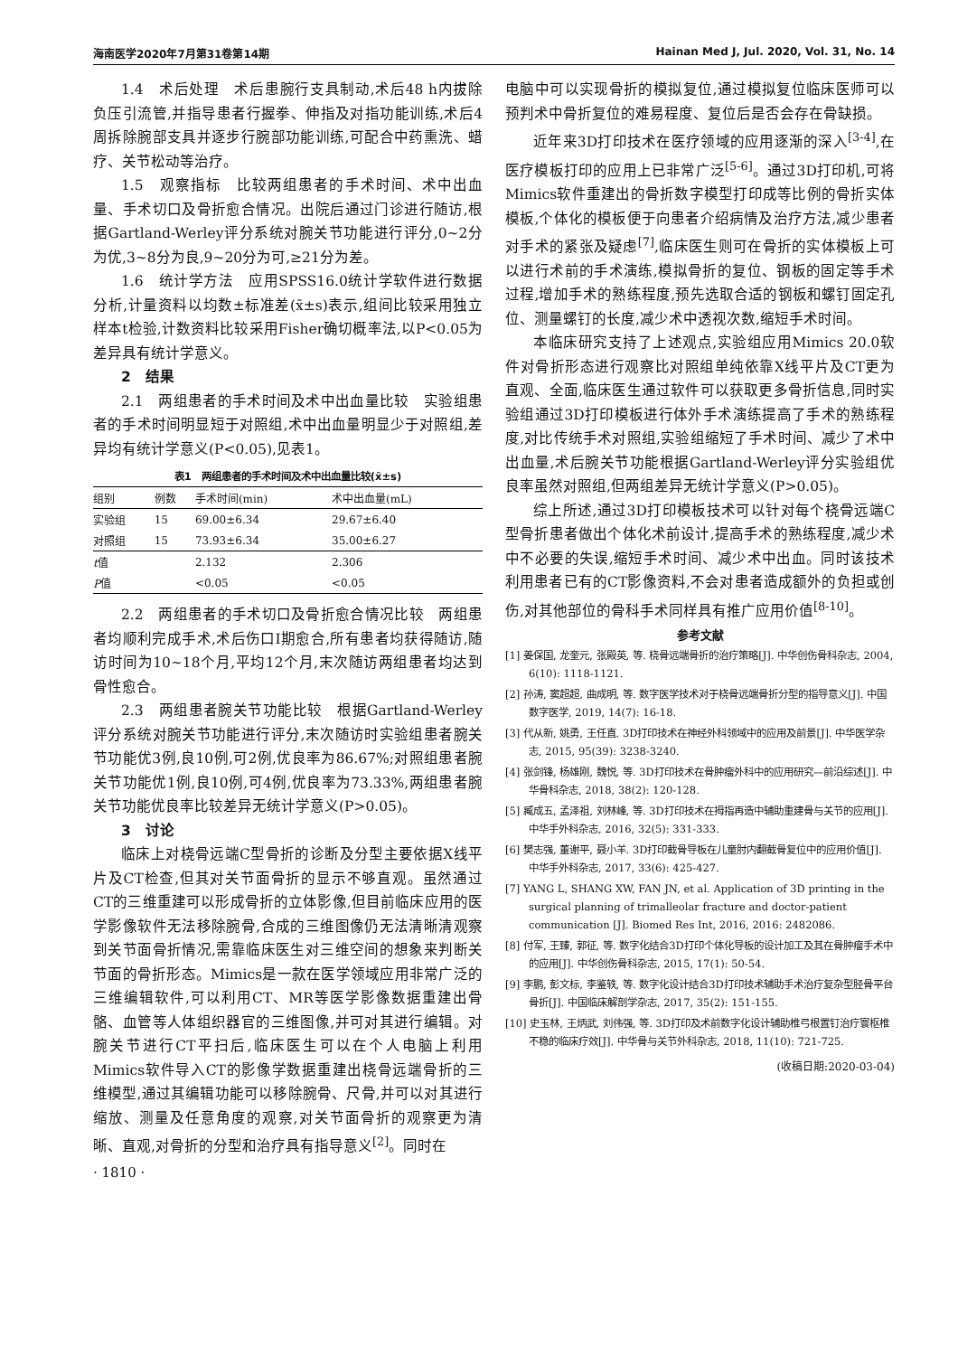海南医学2020年7月第31卷第14期 Hainan Med J, Jul. 2020, Vol. 31, No. 14
1.4　术后处理　术后患腕行支具制动,术后48 h内拔除负压引流管,并指导患者行握拳、伸指及对指功能训练,术后4周拆除腕部支具并逐步行腕部功能训练,可配合中药熏洗、蜡疗、关节松动等治疗。
1.5　观察指标　比较两组患者的手术时间、术中出血量、手术切口及骨折愈合情况。出院后通过门诊进行随访,根据Gartland-Werley评分系统对腕关节功能进行评分,0~2分为优,3~8分为良,9~20分为可,≥21分为差。
1.6　统计学方法　应用SPSS16.0统计学软件进行数据分析,计量资料以均数±标准差(x̄±s)表示,组间比较采用独立样本t检验,计数资料比较采用Fisher确切概率法,以P<0.05为差异具有统计学意义。
2　结果
2.1　两组患者的手术时间及术中出血量比较　实验组患者的手术时间明显短于对照组,术中出血量明显少于对照组,差异均有统计学意义(P<0.05),见表1。
表1　两组患者的手术时间及术中出血量比较(x̄±s)
| 组别 | 例数 | 手术时间(min) | 术中出血量(mL) |
| --- | --- | --- | --- |
| 实验组 | 15 | 69.00±6.34 | 29.67±6.40 |
| 对照组 | 15 | 73.93±6.34 | 35.00±6.27 |
| t 值 | | 2.132 | 2.306 |
| P 值 | | <0.05 | <0.05 |
2.2　两组患者的手术切口及骨折愈合情况比较　两组患者均顺利完成手术,术后伤口Ⅰ期愈合,所有患者均获得随访,随访时间为10~18个月,平均12个月,末次随访两组患者均达到骨性愈合。
2.3　两组患者腕关节功能比较　根据Gartland-Werley评分系统对腕关节功能进行评分,末次随访时实验组患者腕关节功能优3例,良10例,可2例,优良率为86.67%;对照组患者腕关节功能优1例,良10例,可4例,优良率为73.33%,两组患者腕关节功能优良率比较差异无统计学意义(P>0.05)。
3　讨论
临床上对桡骨远端C型骨折的诊断及分型主要依据X线平片及CT检查,但其对关节面骨折的显示不够直观。虽然通过CT的三维重建可以形成骨折的立体影像,但目前临床应用的医学影像软件无法移除腕骨,合成的三维图像仍无法清晰清观察到关节面骨折情况,需靠临床医生对三维空间的想象来判断关节面的骨折形态。Mimics是一款在医学领域应用非常广泛的三维编辑软件,可以利用CT、MR等医学影像数据重建出骨骼、血管等人体组织器官的三维图像,并可对其进行编辑。对腕关节进行CT平扫后,临床医生可以在个人电脑上利用Mimics软件导入CT的影像学数据重建出桡骨远端骨折的三维模型,通过其编辑功能可以移除腕骨、尺骨,并可以对其进行缩放、测量及任意角度的观察,对关节面骨折的观察更为清晰、直观,对骨折的分型和治疗具有指导意义<sup>[2]</sup>。同时在
· 1810 ·
电脑中可以实现骨折的模拟复位,通过模拟复位临床医师可以预判术中骨折复位的难易程度、复位后是否会存在骨缺损。
近年来3D打印技术在医疗领域的应用逐渐的深入<sup>[3-4]</sup>,在医疗模板打印的应用上已非常广泛<sup>[5-6]</sup>。通过3D打印机,可将Mimics软件重建出的骨折数字模型打印成等比例的骨折实体模板,个体化的模板便于向患者介绍病情及治疗方法,减少患者对手术的紧张及疑虑<sup>[7]</sup>,临床医生则可在骨折的实体模板上可以进行术前的手术演练,模拟骨折的复位、钢板的固定等手术过程,增加手术的熟练程度,预先选取合适的钢板和螺钉固定孔位、测量螺钉的长度,减少术中透视次数,缩短手术时间。
本临床研究支持了上述观点,实验组应用Mimics 20.0软件对骨折形态进行观察比对照组单纯依靠X线平片及CT更为直观、全面,临床医生通过软件可以获取更多骨折信息,同时实验组通过3D打印模板进行体外手术演练提高了手术的熟练程度,对比传统手术对照组,实验组缩短了手术时间、减少了术中出血量,术后腕关节功能根据Gartland-Werley评分实验组优良率虽然对照组,但两组差异无统计学意义(P>0.05)。
综上所述,通过3D打印模板技术可以针对每个桡骨远端C型骨折患者做出个体化术前设计,提高手术的熟练程度,减少术中不必要的失误,缩短手术时间、减少术中出血。同时该技术利用患者已有的CT影像资料,不会对患者造成额外的负担或创伤,对其他部位的骨科手术同样具有推广应用价值<sup>[8-10]</sup>。
参考文献
[1] 姜保国, 龙奎元, 张殿英, 等. 桡骨远端骨折的治疗策略[J]. 中华创伤骨科杂志, 2004, 6(10): 1118-1121.
[2] 孙涛, 窦超超, 曲成明, 等. 数字医学技术对于桡骨远端骨折分型的指导意义[J]. 中国数字医学, 2019, 14(7): 16-18.
[3] 代从新, 姚勇, 王任直. 3D打印技术在神经外科领域中的应用及前景[J]. 中华医学杂志, 2015, 95(39): 3238-3240.
[4] 张剑锋, 杨雄刚, 魏悦, 等. 3D打印技术在骨肿瘤外科中的应用研究—前沿综述[J]. 中华骨科杂志, 2018, 38(2): 120-128.
[5] 臧成五, 孟泽祖, 刘林峰, 等. 3D打印技术在拇指再造中辅助重建骨与关节的应用[J]. 中华手外科杂志, 2016, 32(5): 331-333.
[6] 樊志强, 董谢平, 聂小羊. 3D打印截骨导板在儿童肘内翻截骨复位中的应用价值[J]. 中华手外科杂志, 2017, 33(6): 425-427.
[7] YANG L, SHANG XW, FAN JN, et al. Application of 3D printing in the surgical planning of trimalleolar fracture and doctor-patient communication [J]. Biomed Res Int, 2016, 2016: 2482086.
[8] 付军, 王臻, 郭征, 等. 数字化结合3D打印个体化导板的设计加工及其在骨肿瘤手术中的应用[J]. 中华创伤骨科杂志, 2015, 17(1): 50-54.
[9] 李鹏, 彭文标, 李鉴轶, 等. 数字化设计结合3D打印技术辅助手术治疗复杂型胫骨平台骨折[J]. 中国临床解剖学杂志, 2017, 35(2): 151-155.
[10] 史玉林, 王炳武, 刘伟强, 等. 3D打印及术前数字化设计辅助椎弓根置钉治疗寰枢椎不稳的临床疗效[J]. 中华骨与关节外科杂志, 2018, 11(10): 721-725.
(收稿日期:2020-03-04)